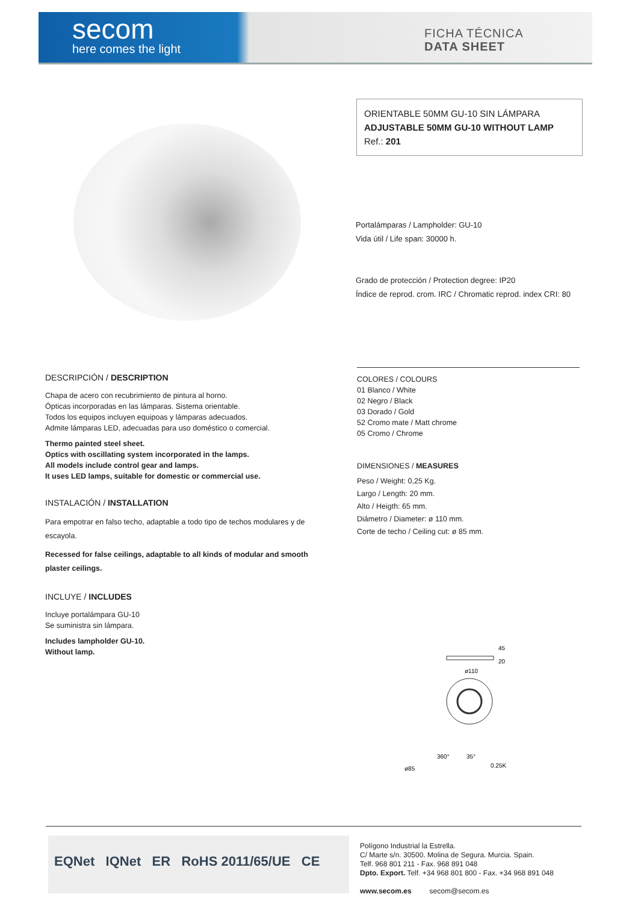secom
here comes the light
FICHA TÉCNICA
DATA SHEET
ORIENTABLE 50MM GU-10 SIN LÁMPARA
ADJUSTABLE 50MM GU-10 WITHOUT LAMP
Ref.: 201
Portalámparas / Lampholder: GU-10
Vida útil / Life span: 30000 h.
Grado de protección / Protection degree: IP20
Índice de reprod. crom. IRC / Chromatic reprod. index CRI: 80
DESCRIPCIÓN / DESCRIPTION
Chapa de acero con recubrimiento de pintura al horno.
Ópticas incorporadas en las lámparas. Sistema orientable.
Todos los equipos incluyen equipoas y lámparas adecuados.
Admite lámparas LED, adecuadas para uso doméstico o comercial.
Thermo painted steel sheet.
Optics with oscillating system incorporated in the lamps.
All models include control gear and lamps.
It uses LED lamps, suitable for domestic or commercial use.
INSTALACIÓN / INSTALLATION
Para empotrar en falso techo, adaptable a todo tipo de techos modulares y de escayola.
Recessed for false ceilings, adaptable to all kinds of modular and smooth plaster ceilings.
INCLUYE / INCLUDES
Incluye portalámpara GU-10
Se suministra sin lámpara.
Includes lampholder GU-10.
Without lamp.
COLORES / COLOURS
01 Blanco / White
02 Negro / Black
03 Dorado / Gold
52 Cromo mate / Matt chrome
05 Cromo / Chrome
DIMENSIONES / MEASURES
Peso / Weight: 0,25 Kg.
Largo / Length: 20 mm.
Alto / Heigth: 65 mm.
Diámetro / Diameter: ø 110 mm.
Corte de techo / Ceiling cut: ø 85 mm.
45
20
ø110
ø85
360°
35°
0.25K
EQNet IQNet ER RoHS 2011/65/UE CE
Polígono Industrial la Estrella.
C/ Marte s/n. 30500. Molina de Segura. Murcia. Spain.
Telf. 968 801 211 - Fax. 968 891 048
Dpto. Export. Telf. +34 968 801 800 - Fax. +34 968 891 048
www.secom.es secom@secom.es